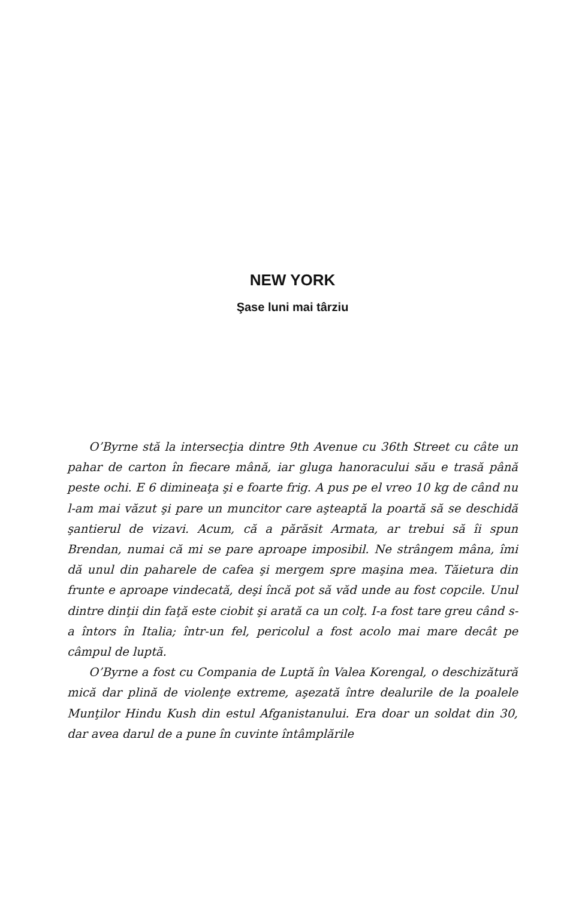NEW YORK
Şase luni mai târziu
O’Byrne stă la intersecţia dintre 9th Avenue cu 36th Street cu câte un pahar de carton în fiecare mână, iar gluga hanoracului său e trasă până peste ochi. E 6 dimineaţa şi e foarte frig. A pus pe el vreo 10 kg de când nu l-am mai văzut şi pare un muncitor care aşteaptă la poartă să se deschidă şantierul de vizavi. Acum, că a părăsit Armata, ar trebui să îi spun Brendan, numai că mi se pare aproape imposibil. Ne strângem mâna, îmi dă unul din paharele de cafea şi mergem spre maşina mea. Tăietura din frunte e aproape vindecată, deşi încă pot să văd unde au fost copcile. Unul dintre dinţii din faţă este ciobit şi arată ca un colţ. I-a fost tare greu când s-a întors în Italia; într-un fel, pericolul a fost acolo mai mare decât pe câmpul de luptă.
O’Byrne a fost cu Compania de Luptă în Valea Korengal, o deschizătură mică dar plină de violenţe extreme, aşezată între dealurile de la poalele Munţilor Hindu Kush din estul Afganistanului. Era doar un soldat din 30, dar avea darul de a pune în cuvinte întâmplările